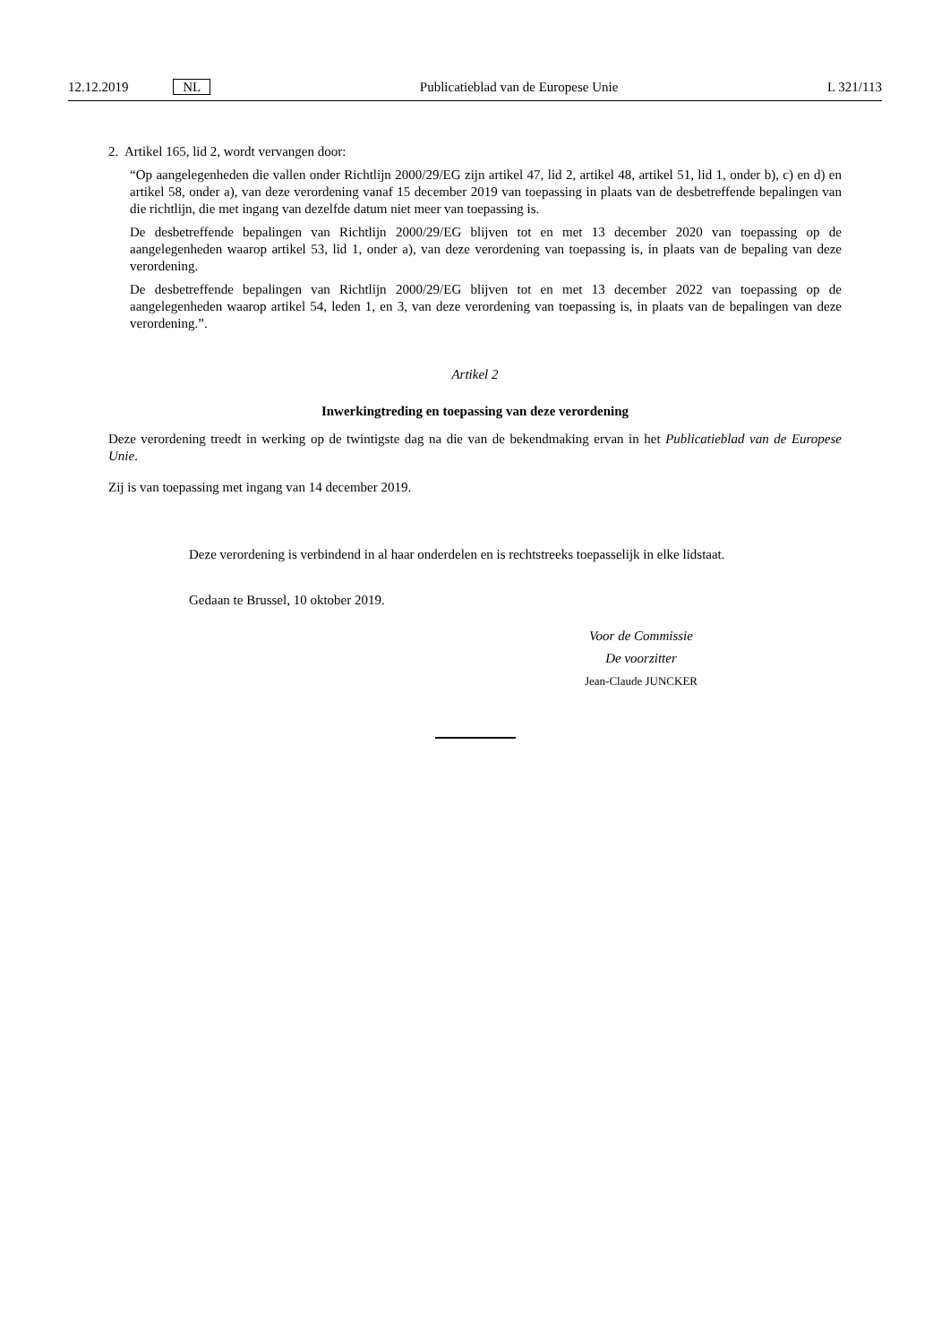12.12.2019 NL Publicatieblad van de Europese Unie L 321/113
2. Artikel 165, lid 2, wordt vervangen door:
“Op aangelegenheden die vallen onder Richtlijn 2000/29/EG zijn artikel 47, lid 2, artikel 48, artikel 51, lid 1, onder b), c) en d) en artikel 58, onder a), van deze verordening vanaf 15 december 2019 van toepassing in plaats van de desbetreffende bepalingen van die richtlijn, die met ingang van dezelfde datum niet meer van toepassing is.
De desbetreffende bepalingen van Richtlijn 2000/29/EG blijven tot en met 13 december 2020 van toepassing op de aangelegenheden waarop artikel 53, lid 1, onder a), van deze verordening van toepassing is, in plaats van de bepaling van deze verordening.
De desbetreffende bepalingen van Richtlijn 2000/29/EG blijven tot en met 13 december 2022 van toepassing op de aangelegenheden waarop artikel 54, leden 1, en 3, van deze verordening van toepassing is, in plaats van de bepalingen van deze verordening.”.
Artikel 2
Inwerkingtreding en toepassing van deze verordening
Deze verordening treedt in werking op de twintigste dag na die van de bekendmaking ervan in het Publicatieblad van de Europese Unie.
Zij is van toepassing met ingang van 14 december 2019.
Deze verordening is verbindend in al haar onderdelen en is rechtstreeks toepasselijk in elke lidstaat.
Gedaan te Brussel, 10 oktober 2019.
Voor de Commissie
De voorzitter
Jean-Claude JUNCKER